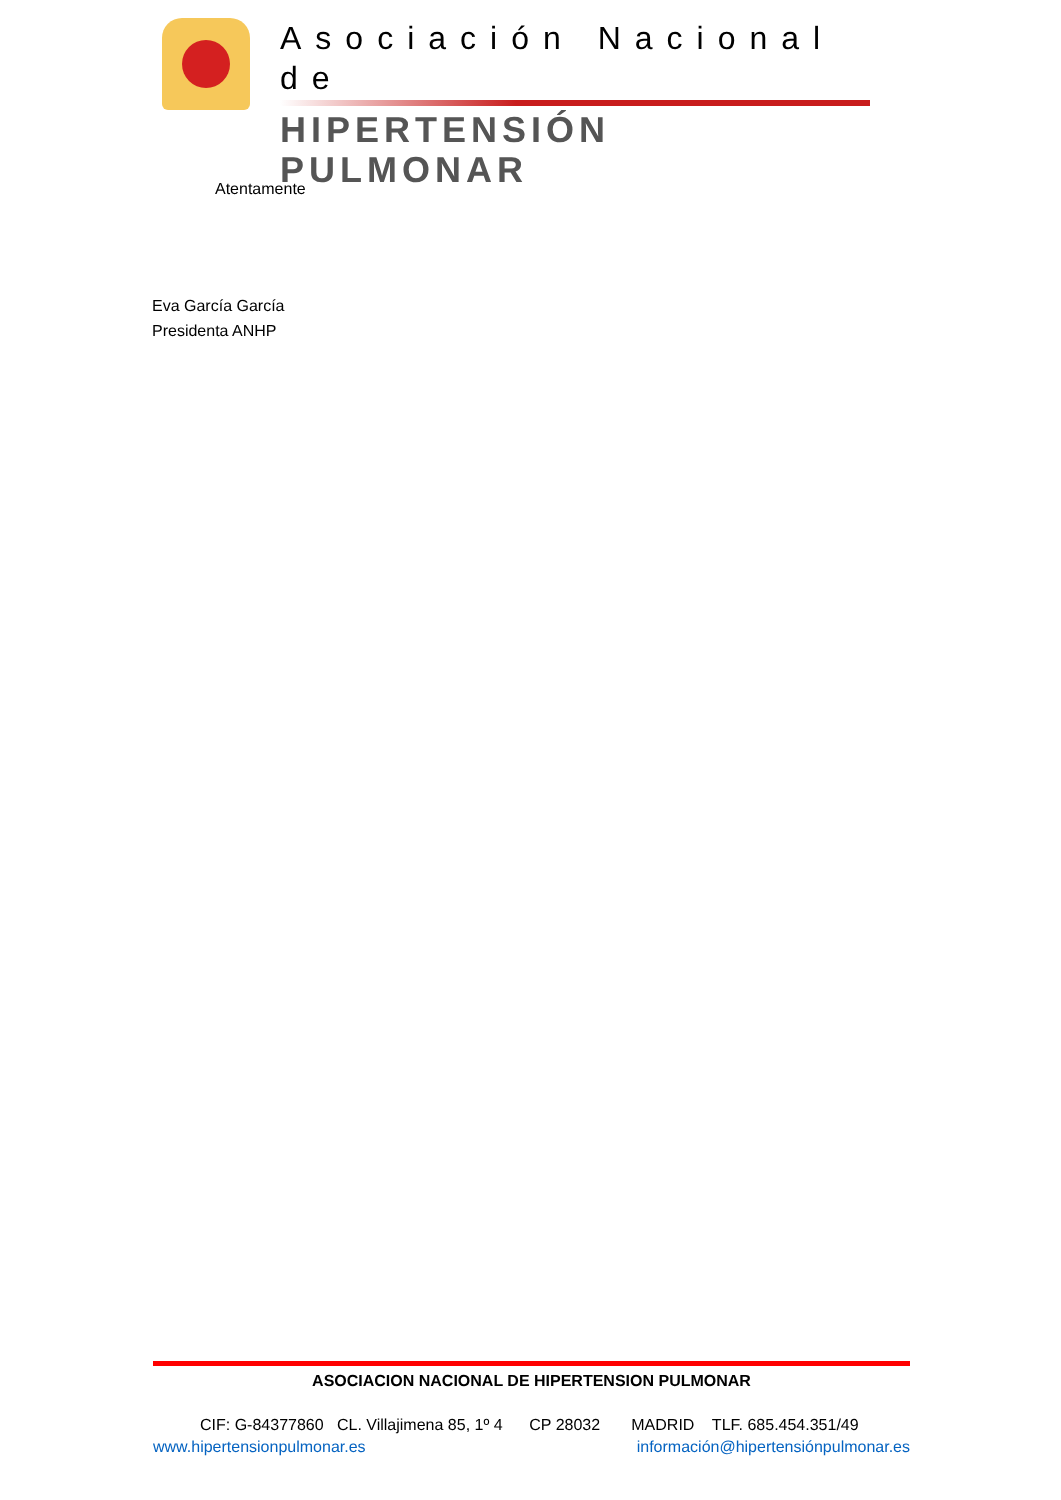Asociación Nacional de
HIPERTENSIÓN PULMONAR
Atentamente
Eva García García
Presidenta ANHP
ASOCIACION NACIONAL DE HIPERTENSION PULMONAR
CIF: G-84377860 CL. Villajimena 85, 1º 4 CP 28032 MADRID TLF. 685.454.351/49
www.hipertensionpulmonar.es información@hipertensiónpulmonar.es